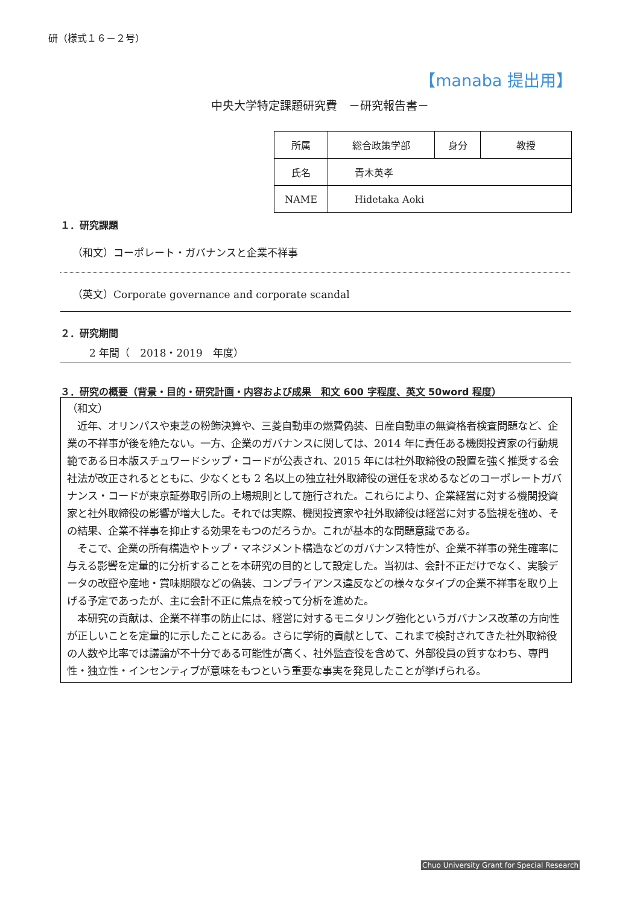研（様式１６－２号）
【manaba 提出用】
中央大学特定課題研究費　－研究報告書－
| 所属 | 総合政策学部 | 身分 | 教授 |
| 氏名 | 青木英孝 | | |
| NAME | Hidetaka Aoki | | |
１．研究課題
（和文）コーポレート・ガバナンスと企業不祥事
（英文）Corporate governance and corporate scandal
２．研究期間
2 年間（　2018・2019　年度）
３．研究の概要（背景・目的・研究計画・内容および成果　和文 600 字程度、英文 50word 程度）
（和文）
　近年、オリンパスや東芝の粉飾決算や、三菱自動車の燃費偽装、日産自動車の無資格者検査問題など、企業の不祥事が後を絶たない。一方、企業のガバナンスに関しては、2014 年に責任ある機関投資家の行動規範である日本版スチュワードシップ・コードが公表され、2015 年には社外取締役の設置を強く推奨する会社法が改正されるとともに、少なくとも 2 名以上の独立社外取締役の選任を求めるなどのコーポレートガバナンス・コードが東京証券取引所の上場規則として施行された。これらにより、企業経営に対する機関投資家と社外取締役の影響が増大した。それでは実際、機関投資家や社外取締役は経営に対する監視を強め、その結果、企業不祥事を抑止する効果をもつのだろうか。これが基本的な問題意識である。
　そこで、企業の所有構造やトップ・マネジメント構造などのガバナンス特性が、企業不祥事の発生確率に与える影響を定量的に分析することを本研究の目的として設定した。当初は、会計不正だけでなく、実験データの改竄や産地・賞味期限などの偽装、コンプライアンス違反などの様々なタイプの企業不祥事を取り上げる予定であったが、主に会計不正に焦点を絞って分析を進めた。
　本研究の貢献は、企業不祥事の防止には、経営に対するモニタリング強化というガバナンス改革の方向性が正しいことを定量的に示したことにある。さらに学術的貢献として、これまで検討されてきた社外取締役の人数や比率では議論が不十分である可能性が高く、社外監査役を含めて、外部役員の質すなわち、専門性・独立性・インセンティブが意味をもつという重要な事実を発見したことが挙げられる。
Chuo University Grant for Special Research